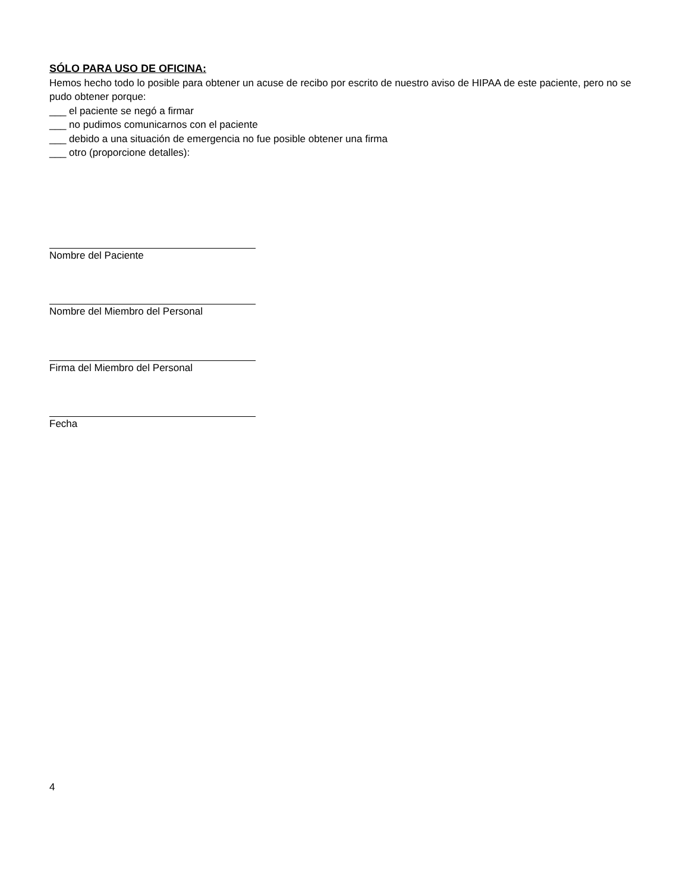SÓLO PARA USO DE OFICINA:
Hemos hecho todo lo posible para obtener un acuse de recibo por escrito de nuestro aviso de HIPAA de este paciente, pero no se pudo obtener porque:
___ el paciente se negó a firmar
___ no pudimos comunicarnos con el paciente
___ debido a una situación de emergencia no fue posible obtener una firma
___ otro (proporcione detalles):
Nombre del Paciente
Nombre del Miembro del Personal
Firma del Miembro del Personal
Fecha
4